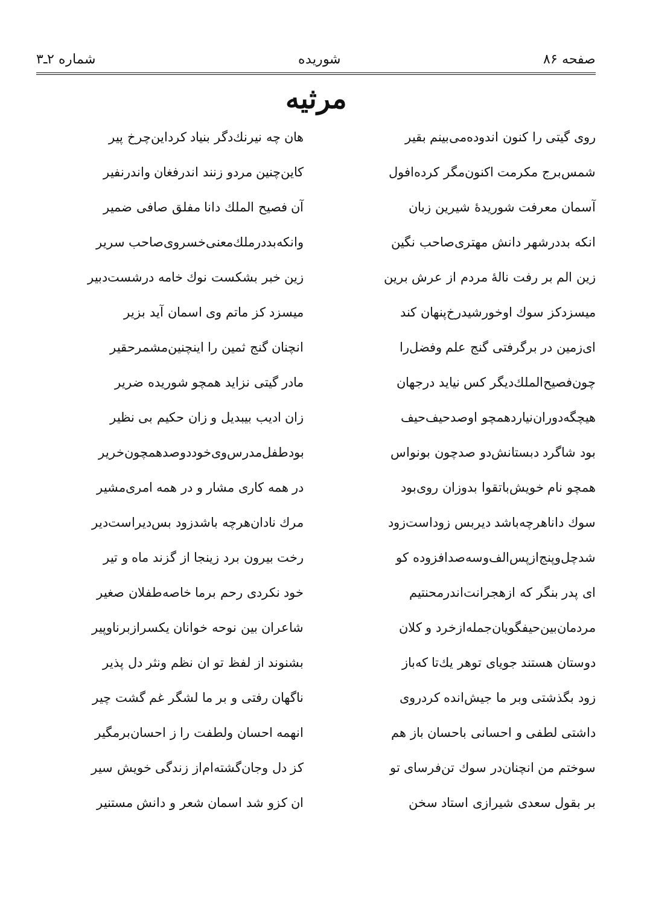صفحه ۸۶ شوریده شماره ۲ـ۳
مرثیه
روی گیتی را کنون اندوده‌می‌بینم بقیر
هان چه نیرنك‌دگر بنیاد کرداین‌چرخ پیر
شمس‌برج مکرمت اکنون‌مگر کرده‌افول
کاین‌چنین مردو زنند اندرفغان واندرنفیر
آسمان معرفت شوریدهٔ شیرین زبان
آن فصیح الملك دانا مفلق صافی ضمیر
انکه بددرشهر دانش مهتری‌صاحب نگین
وانکه‌بددرملك‌معنی‌خسروی‌صاحب سریر
زین الم بر رفت نالهٔ مردم از عرش برین
زین خبر بشکست نوك خامه درشست‌دبیر
میسزدکز سوك اوخورشیدرخ‌پنهان کند
میسزد کز ماتم وی اسمان آید بزیر
ای‌زمین در برگرفتی گنج علم وفضل‌را
انچنان گنج ثمین را اینچنین‌مشمرحقیر
چون‌فصیح‌الملك‌دیگر کس نیاید درجهان
مادر گیتی نزاید همچو شوریده ضریر
هیچگه‌دوران‌نیاردهمچو اوصدحیف‌حیف
زان ادیب بیبدیل و زان حکیم بی نظیر
بود شاگرد دبستانش‌دو صدچون بونواس
بودطفل‌مدرس‌وی‌خوددوصدهمچون‌خریر
همچو نام خویش‌باتقوا بدوزان روی‌بود
در همه کاری مشار و در همه امری‌مشیر
سوك داناهرچه‌باشد دیربس زوداست‌زود
مرك نادان‌هرچه باشدزود بس‌دیراست‌دیر
شدچل‌وپنج‌ازپس‌الف‌وسه‌صدافزوده کو
رخت بیرون برد زینجا از گزند ماه و تیر
ای پدر بنگر که ازهجرانت‌اندرمحنتیم
خود نکردی رحم برما خاصه‌طفلان صغیر
مردمان‌بین‌حیفگویان‌جمله‌ازخرد و کلان
شاعران بین نوحه خوانان یکسرازبرناوپیر
دوستان هستند جویای توهر یك‌تا که‌باز
بشنوند از لفظ تو ان نظم ونثر دل پذیر
زود بگذشتی وبر ما جیش‌انده کردروی
ناگهان رفتی و بر ما لشگر غم گشت چیر
داشتی لطفی و احسانی باحسان باز هم
انهمه احسان ولطفت را ز احسان‌برمگیر
سوختم من انچنان‌در سوك تن‌فرسای تو
کز دل وجان‌گشته‌ام‌از زندگی خویش سیر
بر بقول سعدی شیرازی استاد سخن
ان کزو شد اسمان شعر و دانش مستنیر